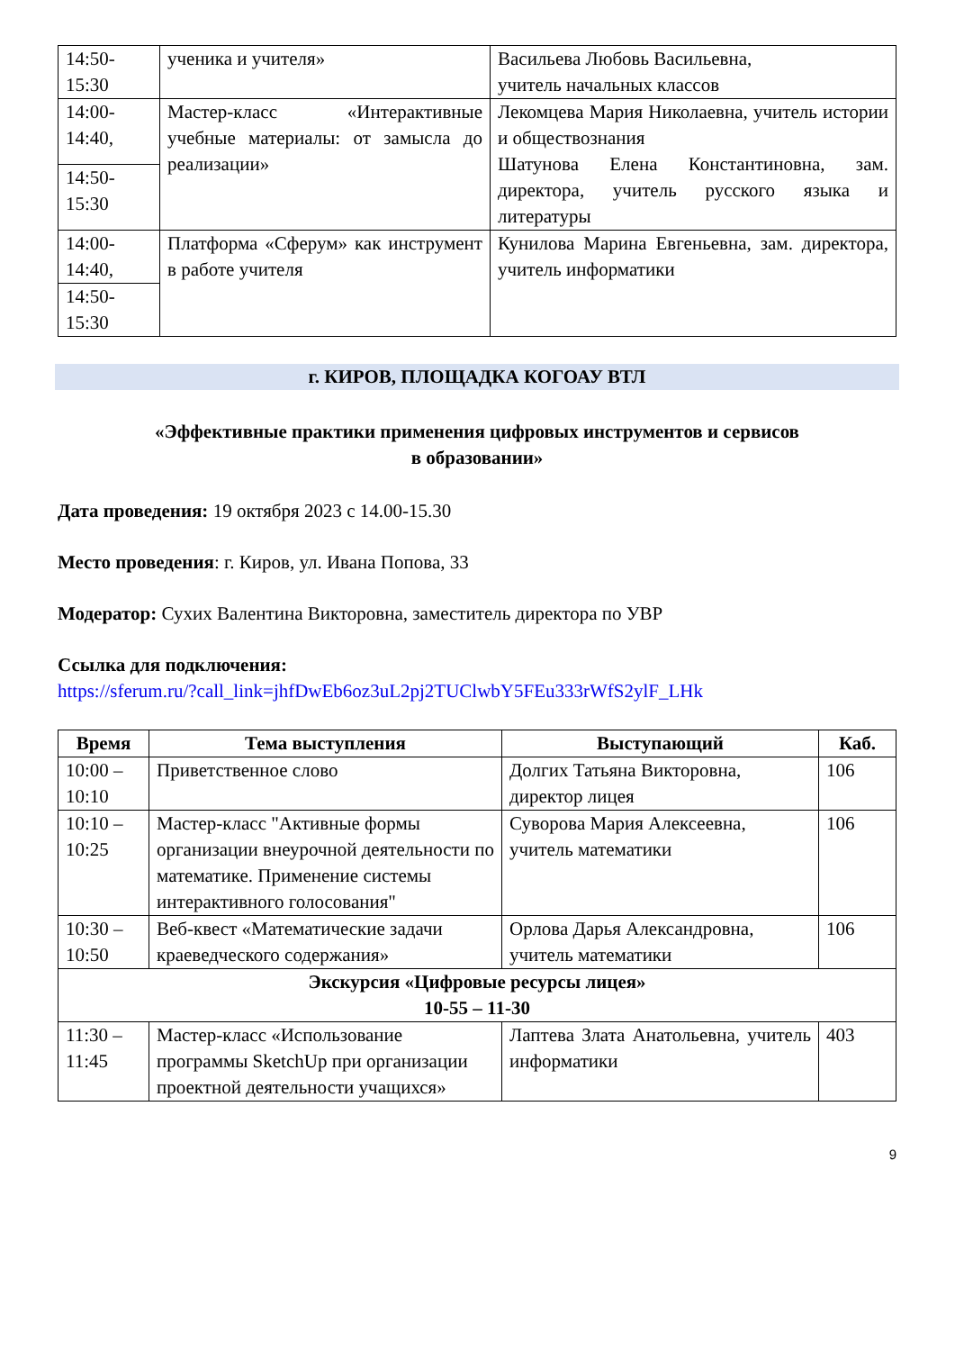| 14:50- 15:30 | ученика и учителя» | Васильева Любовь Васильевна, учитель начальных классов |
| 14:00- 14:40, | Мастер-класс «Интерактивные учебные материалы: от замысла до реализации» | Лекомцева Мария Николаевна, учитель истории и обществознания Шатунова Елена Константиновна, зам. директора, учитель русского языка и литературы |
| 14:50- 15:30 | | |
| 14:00- 14:40, | Платформа «Сферум» как инструмент в работе учителя | Кунилова Марина Евгеньевна, зам. директора, учитель информатики |
| 14:50- 15:30 | | |
г. КИРОВ, ПЛОЩАДКА КОГОАУ ВТЛ
«Эффективные практики применения цифровых инструментов и сервисов
в образовании»
Дата проведения: 19 октября 2023 с 14.00-15.30
Место проведения: г. Киров, ул. Ивана Попова, 33
Модератор: Сухих Валентина Викторовна, заместитель директора по УВР
Ссылка для подключения:
https://sferum.ru/?call_link=jhfDwEb6oz3uL2pj2TUClwbY5FEu333rWfS2ylF_LHk
| Время | Тема выступления | Выступающий | Каб. |
| --- | --- | --- | --- |
| 10:00 – 10:10 | Приветственное слово | Долгих Татьяна Викторовна, директор лицея | 106 |
| 10:10 – 10:25 | Мастер-класс "Активные формы организации внеурочной деятельности по математике. Применение системы интерактивного голосования" | Суворова Мария Алексеевна, учитель математики | 106 |
| 10:30 – 10:50 | Веб-квест «Математические задачи краеведческого содержания» | Орлова Дарья Александровна, учитель математики | 106 |
| Экскурсия «Цифровые ресурсы лицея» 10-55 – 11-30 | | | |
| 11:30 – 11:45 | Мастер-класс «Использование программы SketchUp при организации проектной деятельности учащихся» | Лаптева Злата Анатольевна, учитель информатики | 403 |
9